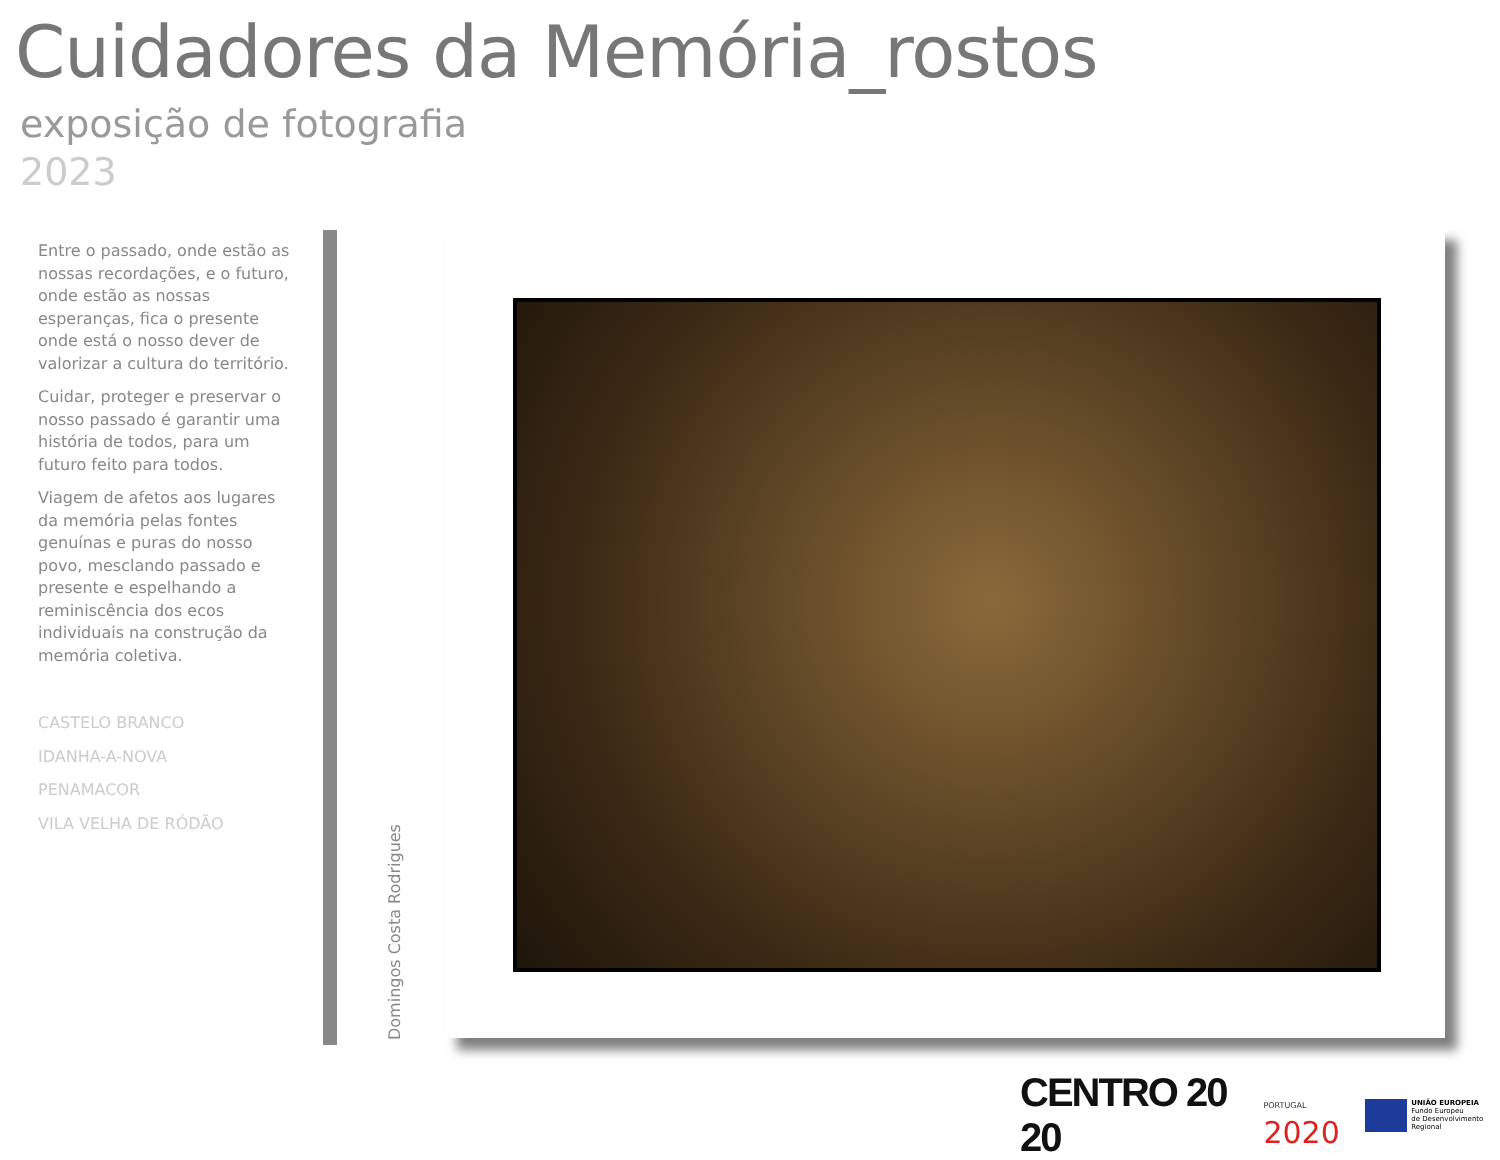Cuidadores da Memória_rostos
exposição de fotografia
2023
Entre o passado, onde estão as nossas recordações, e o futuro, onde estão as nossas esperanças, fica o presente onde está o nosso dever de valorizar a cultura do território.
Cuidar, proteger e preservar o nosso passado é garantir uma história de todos, para um futuro feito para todos.
Viagem de afetos aos lugares da memória pelas fontes genuínas e puras do nosso povo, mesclando passado e presente e espelhando a reminiscência dos ecos individuais na construção da memória coletiva.
CASTELO BRANCO
IDANHA-A-NOVA
PENAMACOR
VILA VELHA DE RÓDÃO
Domingos Costa Rodrigues
CENTRO 20 20
PORTUGAL
2020
UNIÃO EUROPEIA
Fundo Europeu
de Desenvolvimento Regional